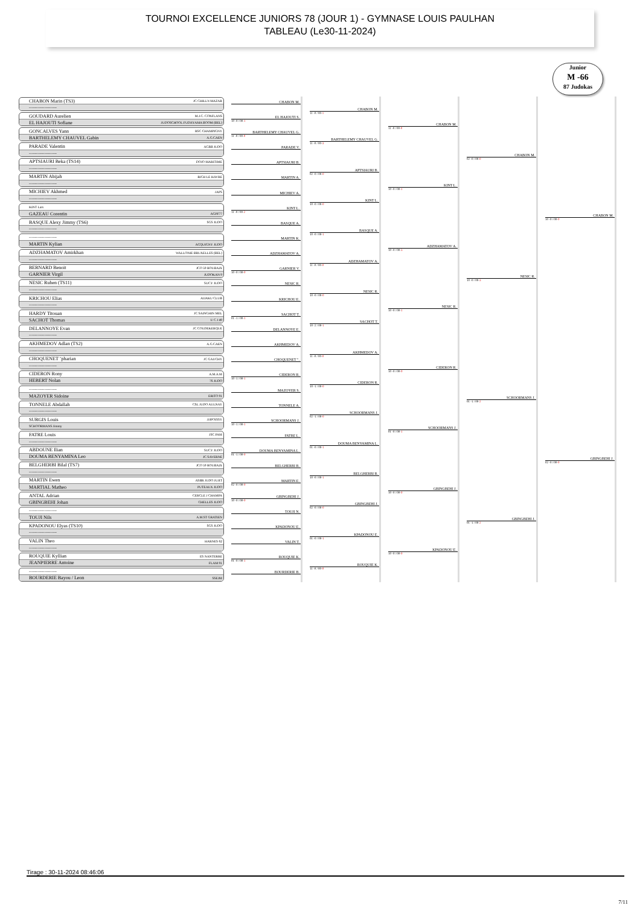TOURNOI EXCELLENCE JUNIORS 78 (JOUR 1) - GYMNASE LOUIS PAULHAN
TABLEAU (Le30-11-2024)
Junior
M -66
87 Judokas
CHABON Marin (TS3) JC CHILLY-MAZAR
-------------------------
GOUDARD Aurelien M.J.C. CONFLANS
EL HAJOUTI Sofiane JUDOSCHOOL FUDJIYAMA BOOM (BEL)
GONCALVES Yann RSC CHAMPIGNY
BARTHELEMY CHAUVEL Gabin A.G.CAEN
PARADE Valentin ACBB JUDO
-------------------------
APTSIAURI Beka (TS14) DOJO MARITIME
-------------------------
MARTIN Abijah RICH LE HAVRE
-------------------------
MICHIEV Akhmed JAPS
-------------------------
KINT Lars
GAZEAU Corentin AGPF77
BASQUE Alexy Jimmy (TS6) SGS JUDO
-------------------------
-------------------------
MARTIN Kylian ACQUIGNY JUDO
ADZHAMATOV Amirkhan WALLONIE BRUXELLES (BEL)
-------------------------
BERNARD Benoit JCO 59 ROUBAIX
GARNIER Virgil JUDOKAN 9
NESIC Ruben (TS11) SUCY JUDO
-------------------------
KRICHOU Elias AIJAKU CLUB
-------------------------
HARDY Titouan JC SAINGHIN MEL
SACHOT Thomas U C J 49
DELANNOYE Evan JC COUDEKERQUE
-------------------------
AKHMEDOV Adlan (TS2) A.G.CAEN
-------------------------
CHOQUENET ¨pharian JC GAUCHY
-------------------------
CIDERON Rony A.M.A.M
HEBERT Nolan 76 JUDO
-------------------------
MAZOYER Sidoine ERITO 91
TONNELE Abdallah CSL JUDO AULNAY
-------------------------
SURGIS Louis JJJPOISSY
SCHOORMANS Jimmy
FATRE Louis JSC PAM
-------------------------
ABDOUNE Ilian SUCY JUDO
DOUMA BENYAMINA Leo JC SAVERNE
BELGHERBI Bilal (TS7) JCO 59 ROUBAIX
-------------------------
MARTIN Ewen ASBR JUDO JUJIT
MARTIAL Matheo PUTEAUX JUDO
ANTAL Adrian CERCLE J CHAMPA
GBINGBEHI Johan CHELLES JUDO
-------------------------
TOUJI Nils A.M.ST GRATIEN
KPADONOU Elyas (TS10) SGS JUDO
-------------------------
VALIN Theo HARNES 62
-------------------------
ROUQUIE Kyllian ES NANTERRE
JEANPIERRE Antoine FLAM 91
-------------------------
BOURDERIE Bayou / Leon SSEJM
CHABON M.
EL HAJOUTI S.
10 -0 / 00-1
BARTHELEMY CHAUVEL G.
11 -0 / 00-0
PARADE V.
APTSIAURI B.
MARTIN A.
MICHIEV A.
KINT L.
11 -0 / 00-2
BASQUE A.
MARTIN K.
ADZHAMATOV A.
GARNIER V.
10 -0 / 00-0
NESIC R.
KRICHOU E.
SACHOT T.
01 -1 / 00-1
DELANNOYE E.
AKHMEDOV A.
CHOQUENET ".
CIDERON R.
10 -1 / 00-1
MAZOYER S.
TONNELE A.
SCHOORMANS J.
10 -1 / 00-1
FATRE L.
DOUMA BENYAMINA L.
01 -1 / 00-0
BELGHERBI B.
MARTIN E.
02 -0 / 00-0
GBINGBEHI J.
10 -0 / 00-0
TOUJI N.
KPADONOU E.
VALIN T.
ROUQUIE K.
01 -0 / 00-1
BOURDERIE B.
CHABON M.
11 -0 / 00-1
BARTHELEMY CHAUVEL G.
11 -0 / 00-3
APTSIAURI B.
02 -0 / 00-0
KINT L.
10 -0 / 00-0
BASQUE A.
10 -0 / 00-1
ADZHAMATOV A.
11 -0 / 00-0
NESIC R.
10 -0 / 00-0
SACHOT T.
10 -2 / 00-1
AKHMEDOV A.
11 -0 / 00-0
CIDERON R.
10 -1 / 00-0
SCHOORMANS J.
02 -1 / 00-0
DOUMA BENYAMINA L.
01 -0 / 00-1
BELGHERBI B.
10 -0 / 00-1
GBINGBEHI J.
02 -0 / 00-0
KPADONOU E.
01 -0 / 00-1
ROUQUIE K.
11 -0 / 00-0
CHABON M.
11 -0 / 00-0
KINT L.
10 -0 / 00-1
ADZHAMATOV A.
10 -0 / 00-3
NESIC R.
10 -0 / 00-1
CIDERON R.
10 -0 / 00-0
SCHOORMANS J.
01 -0 / 00-1
GBINGBEHI J.
10 -0 / 00-0
KPADONOU E.
10 -0 / 00-0
CHABON M.
02 -0 / 00-0
NESIC R.
10 -0 / 00-3
SCHOORMANS J.
01 -1 / 00-2
GBINGBEHI J.
01 -1 / 00-2
CHABON M.
10 -0 / 00-0
GBINGBEHI J.
02 -0 / 00-0
Tirage : 30-11-2024 08:46:06
7/11